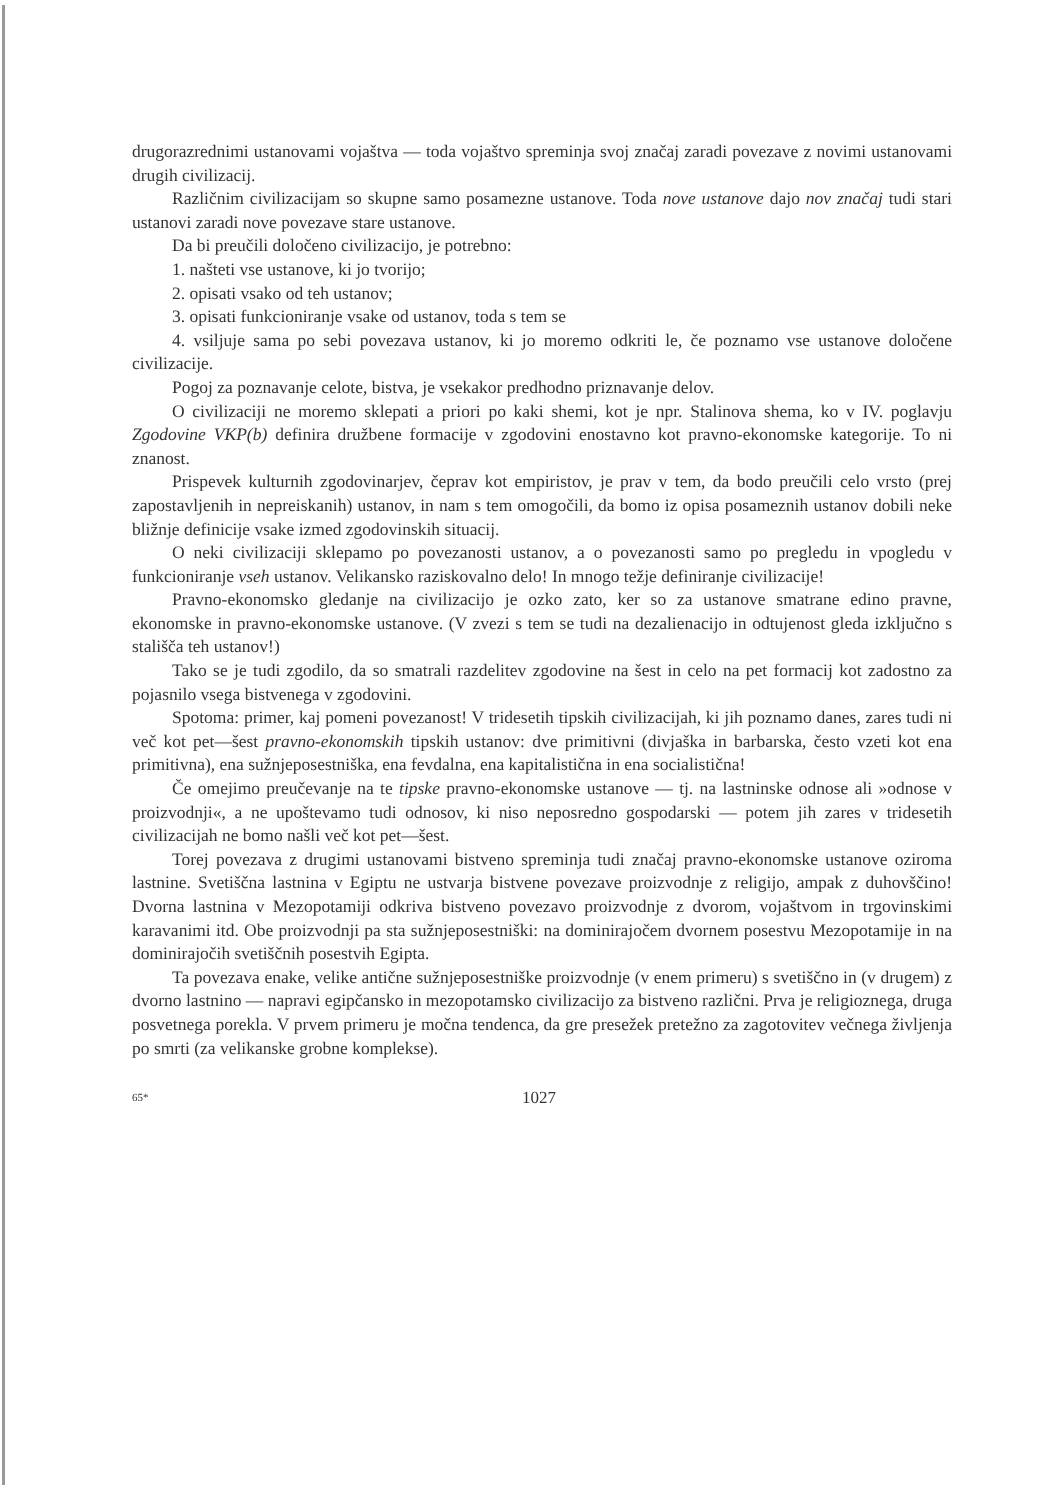drugorazrednimi ustanovami vojaštva — toda vojaštvo spreminja svoj značaj zaradi povezave z novimi ustanovami drugih civilizacij.
Različnim civilizacijam so skupne samo posamezne ustanove. Toda nove ustanove dajo nov značaj tudi stari ustanovi zaradi nove povezave stare ustanove.
Da bi preučili določeno civilizacijo, je potrebno:
1. našteti vse ustanove, ki jo tvorijo;
2. opisati vsako od teh ustanov;
3. opisati funkcioniranje vsake od ustanov, toda s tem se
4. vsiljuje sama po sebi povezava ustanov, ki jo moremo odkriti le, če poznamo vse ustanove določene civilizacije.
Pogoj za poznavanje celote, bistva, je vsekakor predhodno priznavanje delov.
O civilizaciji ne moremo sklepati a priori po kaki shemi, kot je npr. Stalinova shema, ko v IV. poglavju Zgodovine VKP(b) definira družbene formacije v zgodovini enostavno kot pravno-ekonomske kategorije. To ni znanost.
Prispevek kulturnih zgodovinarjev, čeprav kot empiristov, je prav v tem, da bodo preučili celo vrsto (prej zapostavljenih in nepreiskanih) ustanov, in nam s tem omogočili, da bomo iz opisa posameznih ustanov dobili neke bližnje definicije vsake izmed zgodovinskih situacij.
O neki civilizaciji sklepamo po povezanosti ustanov, a o povezanosti samo po pregledu in vpogledu v funkcioniranje vseh ustanov. Velikansko raziskovalno delo! In mnogo težje definiranje civilizacije!
Pravno-ekonomsko gledanje na civilizacijo je ozko zato, ker so za ustanove smatrane edino pravne, ekonomske in pravno-ekonomske ustanove. (V zvezi s tem se tudi na dezalienacijo in odtujenost gleda izključno s stališča teh ustanov!)
Tako se je tudi zgodilo, da so smatrali razdelitev zgodovine na šest in celo na pet formacij kot zadostno za pojasnilo vsega bistvenega v zgodovini.
Spotoma: primer, kaj pomeni povezanost! V tridesetih tipskih civilizacijah, ki jih poznamo danes, zares tudi ni več kot pet—šest pravno-ekonomskih tipskih ustanov: dve primitivni (divjaška in barbarska, često vzeti kot ena primitivna), ena sužnjeposestniška, ena fevdalna, ena kapitalistična in ena socialistična!
Če omejimo preučevanje na te tipske pravno-ekonomske ustanove — tj. na lastninske odnose ali »odnose v proizvodnji«, a ne upoštevamo tudi odnosov, ki niso neposredno gospodarski — potem jih zares v tridesetih civilizacijah ne bomo našli več kot pet—šest.
Torej povezava z drugimi ustanovami bistveno spreminja tudi značaj pravno-ekonomske ustanove oziroma lastnine. Svetiščna lastnina v Egiptu ne ustvarja bistvene povezave proizvodnje z religijo, ampak z duhovščino! Dvorna lastnina v Mezopotamiji odkriva bistveno povezavo proizvodnje z dvorom, vojaštvom in trgovinskimi karavanimi itd. Obe proizvodnji pa sta sužnjeposestniški: na dominirajočem dvornem posestvu Mezopotamije in na dominirajočih svetiščnih posestvih Egipta.
Ta povezava enake, velike antične sužnjeposestniške proizvodnje (v enem primeru) s svetiščno in (v drugem) z dvorno lastnino — napravi egipčansko in mezopotamsko civilizacijo za bistveno različni. Prva je religioznega, druga posvetnega porekla. V prvem primeru je močna tendenca, da gre presežek pretežno za zagotovitev večnega življenja po smrti (za velikanske grobne komplekse).
65* 1027